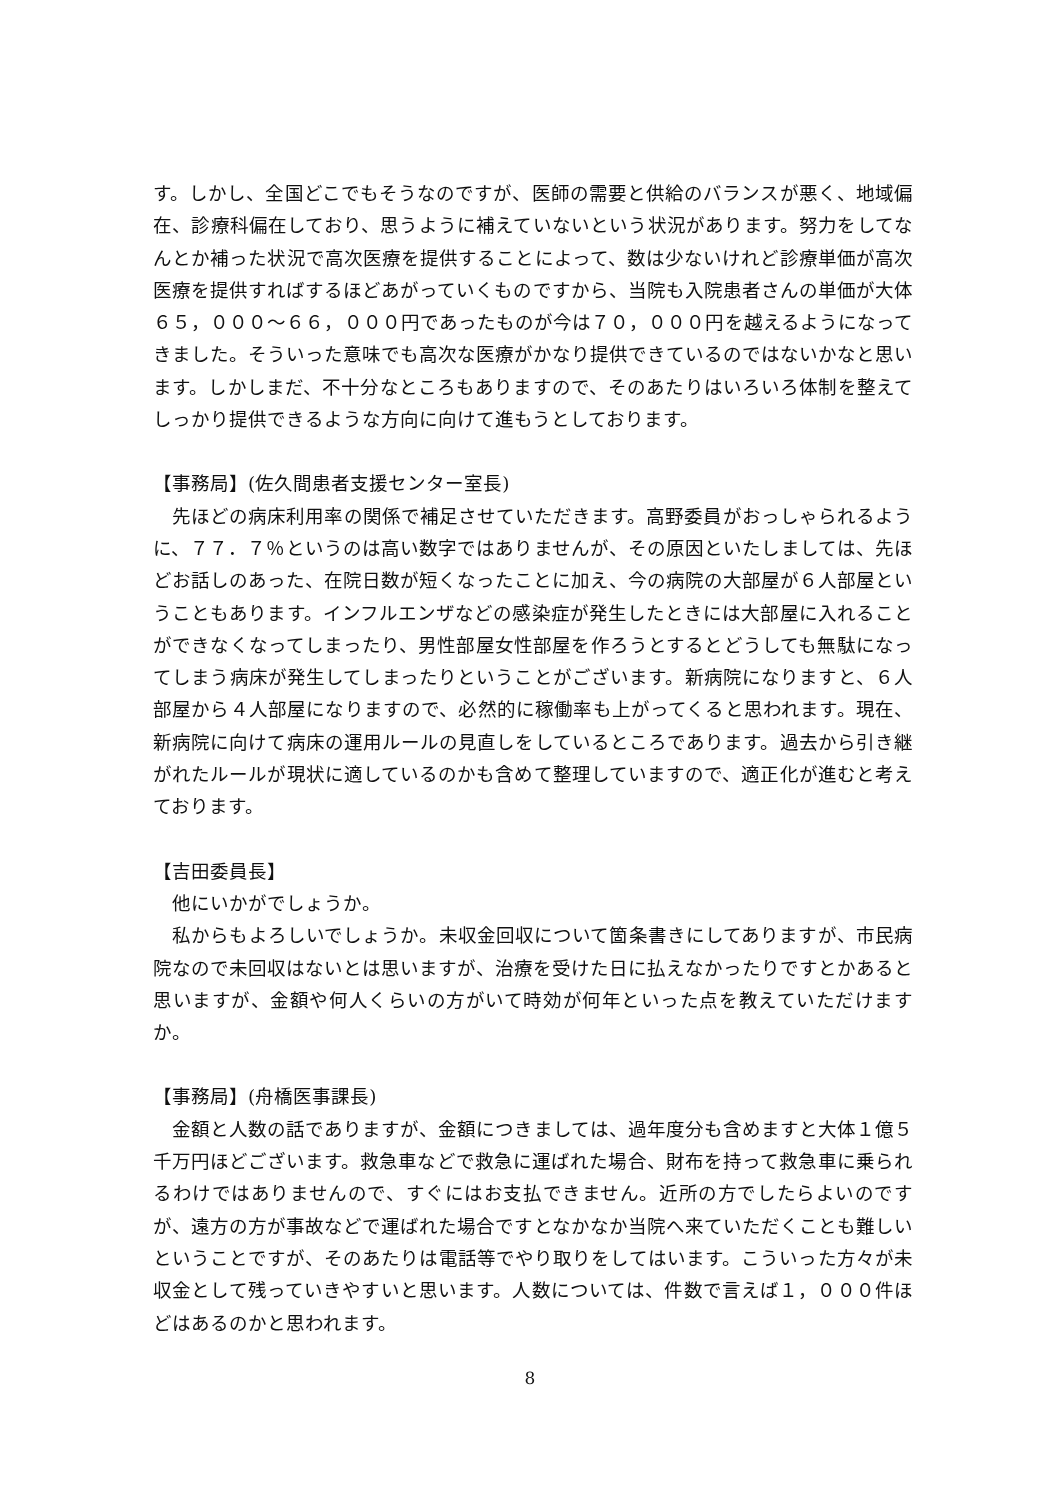す。しかし、全国どこでもそうなのですが、医師の需要と供給のバランスが悪く、地域偏在、診療科偏在しており、思うように補えていないという状況があります。努力をしてなんとか補った状況で高次医療を提供することによって、数は少ないけれど診療単価が高次医療を提供すればするほどあがっていくものですから、当院も入院患者さんの単価が大体６５，０００～６６，０００円であったものが今は７０，０００円を越えるようになってきました。そういった意味でも高次な医療がかなり提供できているのではないかなと思います。しかしまだ、不十分なところもありますので、そのあたりはいろいろ体制を整えてしっかり提供できるような方向に向けて進もうとしております。
【事務局】(佐久間患者支援センター室長)
　先ほどの病床利用率の関係で補足させていただきます。高野委員がおっしゃられるように、７７．７％というのは高い数字ではありませんが、その原因といたしましては、先ほどお話しのあった、在院日数が短くなったことに加え、今の病院の大部屋が６人部屋ということもあります。インフルエンザなどの感染症が発生したときには大部屋に入れることができなくなってしまったり、男性部屋女性部屋を作ろうとするとどうしても無駄になってしまう病床が発生してしまったりということがございます。新病院になりますと、６人部屋から４人部屋になりますので、必然的に稼働率も上がってくると思われます。現在、新病院に向けて病床の運用ルールの見直しをしているところであります。過去から引き継がれたルールが現状に適しているのかも含めて整理していますので、適正化が進むと考えております。
【吉田委員長】
　他にいかがでしょうか。
　私からもよろしいでしょうか。未収金回収について箇条書きにしてありますが、市民病院なので未回収はないとは思いますが、治療を受けた日に払えなかったりですとかあると思いますが、金額や何人くらいの方がいて時効が何年といった点を教えていただけますか。
【事務局】(舟橋医事課長)
　金額と人数の話でありますが、金額につきましては、過年度分も含めますと大体１億５千万円ほどございます。救急車などで救急に運ばれた場合、財布を持って救急車に乗られるわけではありませんので、すぐにはお支払できません。近所の方でしたらよいのですが、遠方の方が事故などで運ばれた場合ですとなかなか当院へ来ていただくことも難しいということですが、そのあたりは電話等でやり取りをしてはいます。こういった方々が未収金として残っていきやすいと思います。人数については、件数で言えば１，０００件ほどはあるのかと思われます。
8